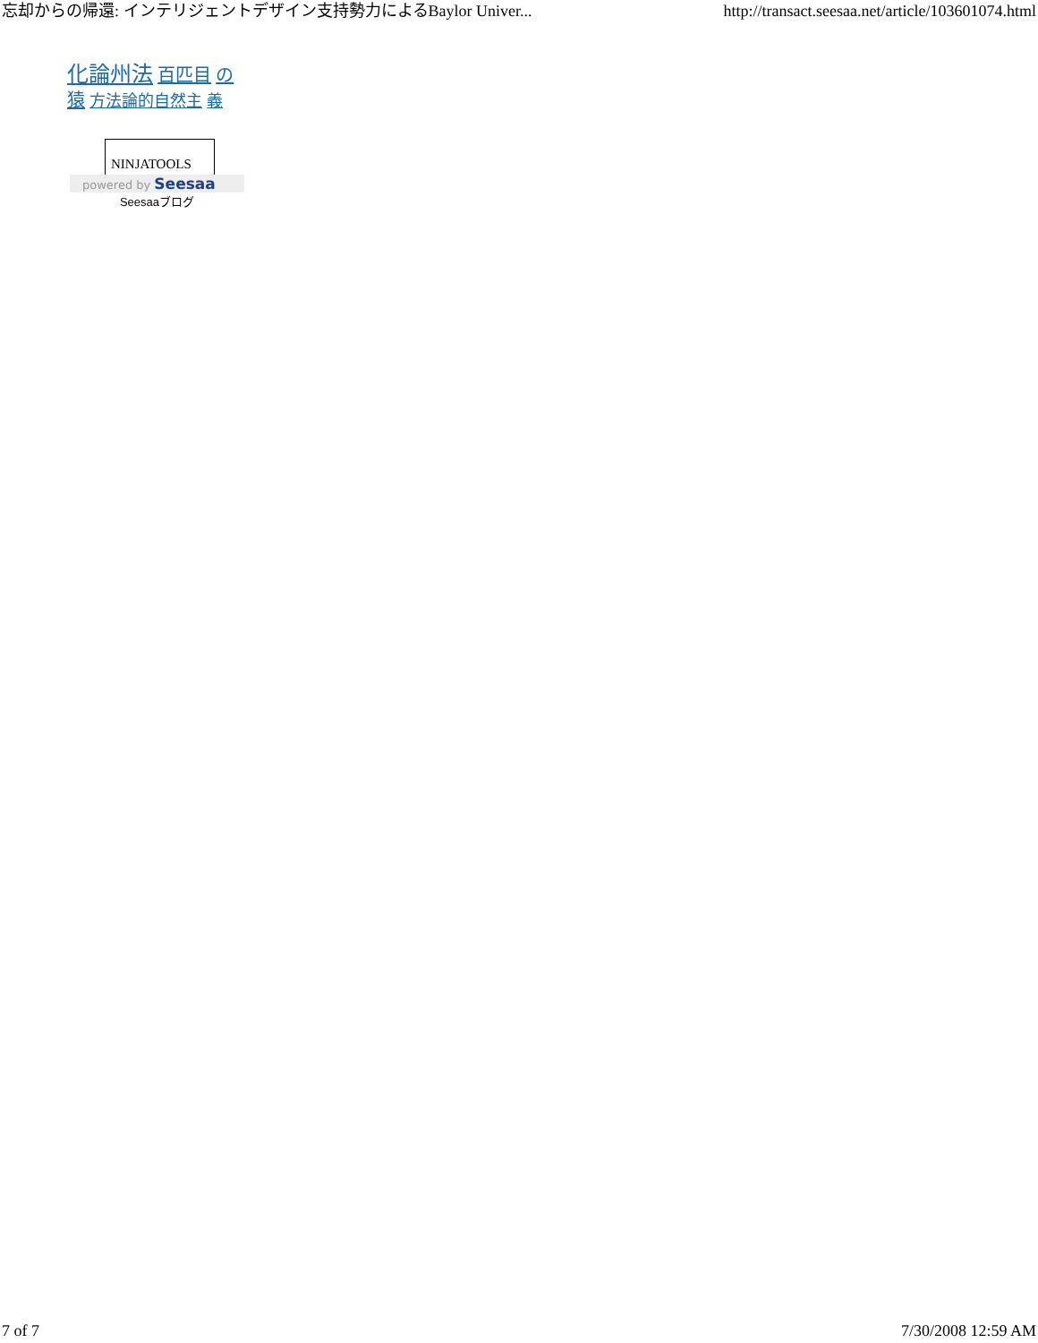忘却からの帰還: インテリジェントデザイン支持勢力によるBaylor Univer... http://transact.seesaa.net/article/103601074.html
化論州法 百匹目 の猿 方法論的自然主 義
NINJATOOLS
powered by Seesaa
Seesaaブログ
7 of 7 7/30/2008 12:59 AM